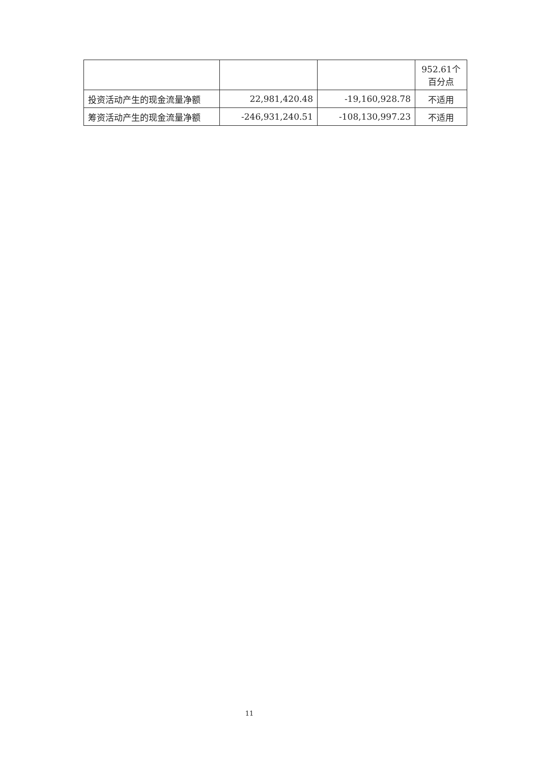| | | | 952.61个 百分点 |
| 投资活动产生的现金流量净额 | 22,981,420.48 | -19,160,928.78 | 不适用 |
| 筹资活动产生的现金流量净额 | -246,931,240.51 | -108,130,997.23 | 不适用 |
11